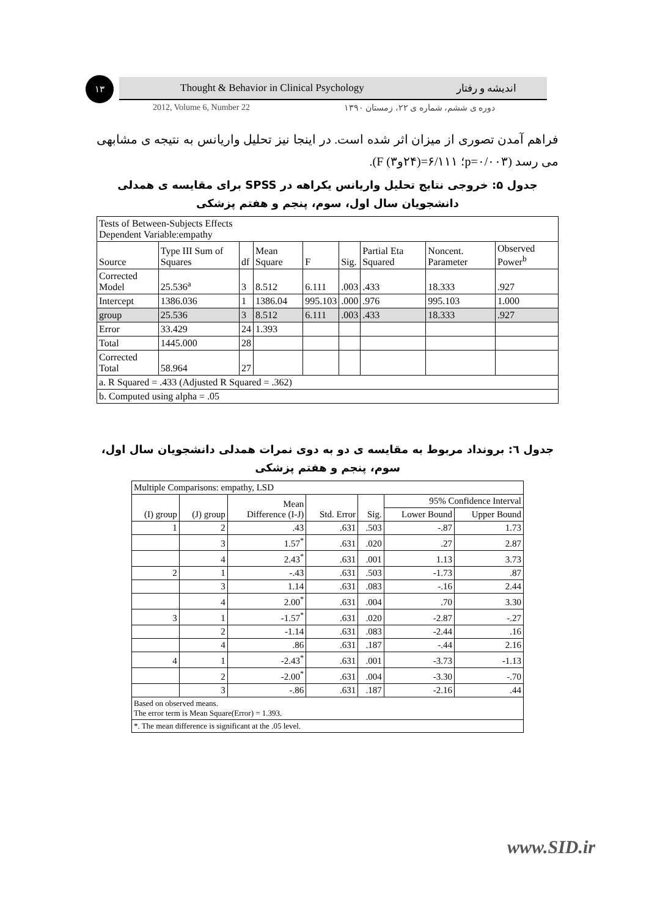۱۳ Thought & Behavior in Clinical Psychology اندیشه و رفتار
2012, Volume 6, Number 22 دوره ی ششم، شماره ی ۲۲، زمستان ۱۳۹۰
فراهم آمدن تصوری از میزان اثر شده است. در اینجا نیز تحلیل واریانس به نتیجه ی مشابهی می رسد (p=۰/۰۰۳؛ ۶/۱۱۱=(۲۴و۳) F).
جدول ۵: خروجی نتایج تحلیل واریانس یکراهه در SPSS برای مقایسه ی همدلی دانشجویان سال اول، سوم، پنجم و هفتم پزشکی
| Tests of Between-Subjects Effects Dependent Variable:empathy | | | | | | | | |
| Source | Type III Sum of Squares | df | Mean Square | F | Sig. | Partial Eta Squared | Noncent. Parameter | Observed Power<sup>b</sup> |
| Corrected Model | 25.536<sup>a</sup> | 3 | 8.512 | 6.111 | .003 | .433 | 18.333 | .927 |
| Intercept | 1386.036 | 1 | 1386.04 | 995.103 | .000 | .976 | 995.103 | 1.000 |
| group | 25.536 | 3 | 8.512 | 6.111 | .003 | .433 | 18.333 | .927 |
| Error | 33.429 | 24 | 1.393 | | | | | |
| Total | 1445.000 | 28 | | | | | | |
| Corrected Total | 58.964 | 27 | | | | | | |
| a. R Squared = .433 (Adjusted R Squared = .362) | | | | | | | | |
| b. Computed using alpha = .05 | | | | | | | | |
جدول ٦: برونداد مربوط به مقایسه ی دو به دوی نمرات همدلی دانشجویان سال اول، سوم، پنجم و هفتم پزشکی
| Multiple Comparisons: empathy, LSD | | | | | | |
| (I) group | (J) group | Mean Difference (I-J) | Std. Error | Sig. | 95% Confidence Interval | |
| | | | | | Lower Bound | Upper Bound |
| 1 | 2 | .43 | .631 | .503 | -.87 | 1.73 |
| | 3 | 1.57<sup>*</sup> | .631 | .020 | .27 | 2.87 |
| | 4 | 2.43<sup>*</sup> | .631 | .001 | 1.13 | 3.73 |
| 2 | 1 | -.43 | .631 | .503 | -1.73 | .87 |
| | 3 | 1.14 | .631 | .083 | -.16 | 2.44 |
| | 4 | 2.00<sup>*</sup> | .631 | .004 | .70 | 3.30 |
| 3 | 1 | -1.57<sup>*</sup> | .631 | .020 | -2.87 | -.27 |
| | 2 | -1.14 | .631 | .083 | -2.44 | .16 |
| | 4 | .86 | .631 | .187 | -.44 | 2.16 |
| 4 | 1 | -2.43<sup>*</sup> | .631 | .001 | -3.73 | -1.13 |
| | 2 | -2.00<sup>*</sup> | .631 | .004 | -3.30 | -.70 |
| | 3 | -.86 | .631 | .187 | -2.16 | .44 |
| Based on observed means. The error term is Mean Square(Error) = 1.393. | | | | | | |
| *. The mean difference is significant at the .05 level. | | | | | | |
www.SID.ir